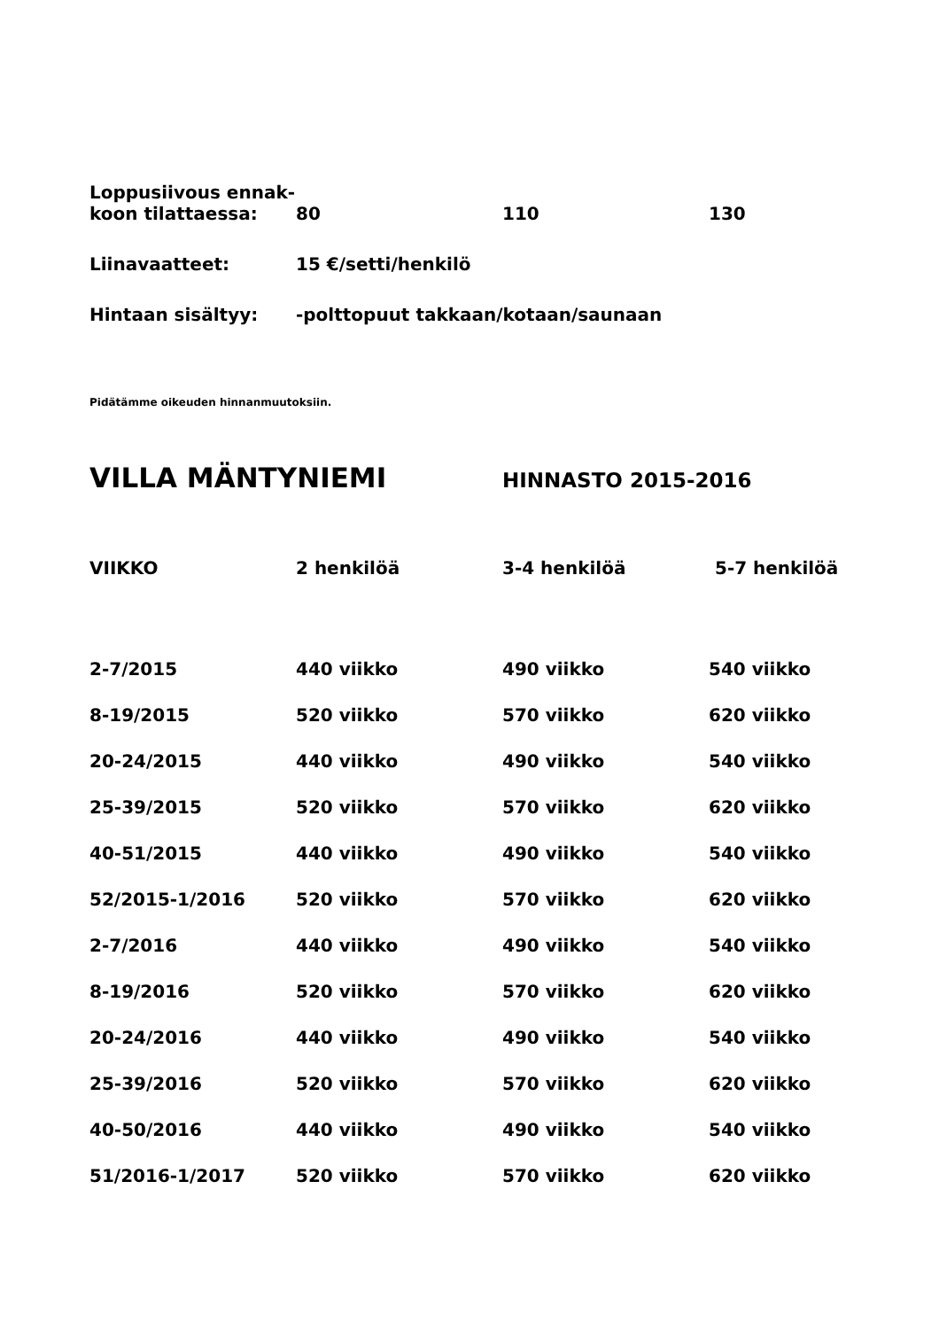| Loppusiivous ennak- koon tilattaessa: | 80 | 110 | 130 |
| Liinavaatteet: | 15 €/setti/henkilö | | |
| Hintaan sisältyy: | -polttopuut takkaan/kotaan/saunaan | | |
Pidätämme oikeuden hinnanmuutoksiin.
VILLA MÄNTYNIEMI
HINNASTO 2015-2016
| VIIKKO | 2 henkilöä | 3-4 henkilöä | 5-7 henkilöä |
| --- | --- | --- | --- |
| 2-7/2015 | 440 viikko | 490 viikko | 540 viikko |
| 8-19/2015 | 520 viikko | 570 viikko | 620 viikko |
| 20-24/2015 | 440 viikko | 490 viikko | 540 viikko |
| 25-39/2015 | 520 viikko | 570 viikko | 620 viikko |
| 40-51/2015 | 440 viikko | 490 viikko | 540 viikko |
| 52/2015-1/2016 | 520 viikko | 570 viikko | 620 viikko |
| 2-7/2016 | 440 viikko | 490 viikko | 540 viikko |
| 8-19/2016 | 520 viikko | 570 viikko | 620 viikko |
| 20-24/2016 | 440 viikko | 490 viikko | 540 viikko |
| 25-39/2016 | 520 viikko | 570 viikko | 620 viikko |
| 40-50/2016 | 440 viikko | 490 viikko | 540 viikko |
| 51/2016-1/2017 | 520 viikko | 570 viikko | 620 viikko |